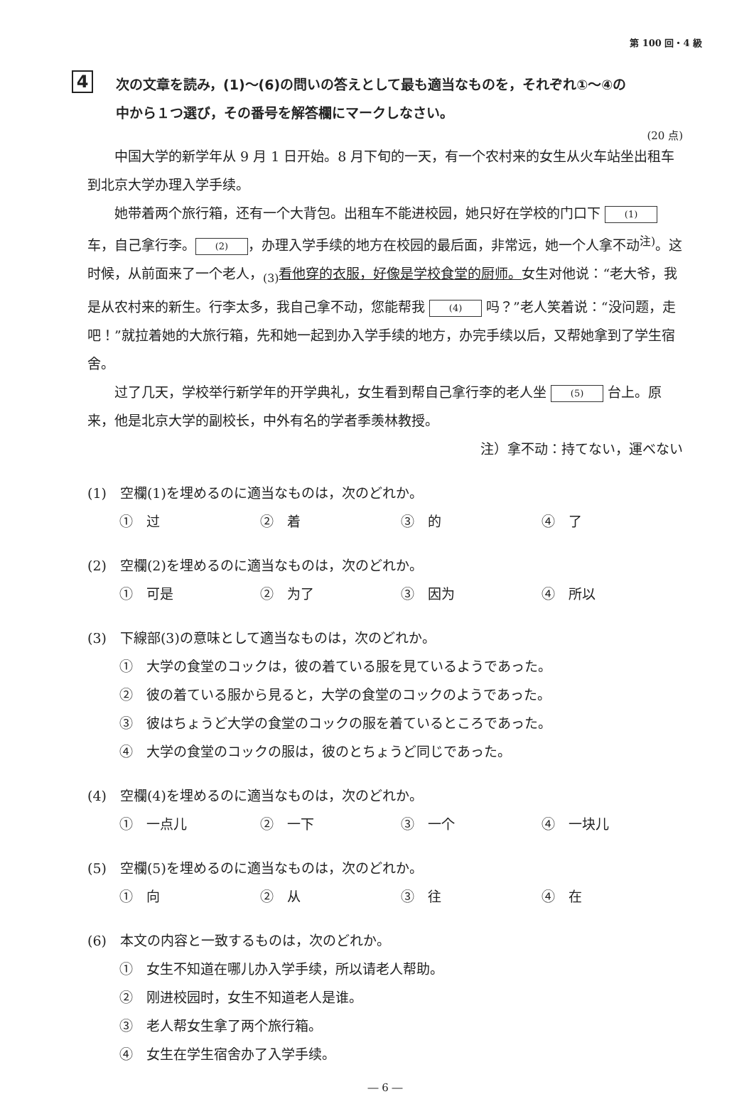第 100 回・4 級
4
次の文章を読み，(1)～(6)の問いの答えとして最も適当なものを，それぞれ①～④の
中から１つ選び，その番号を解答欄にマークしなさい。
(20 点)
中国大学的新学年从 9 月 1 日开始。8 月下旬的一天，有一个农村来的女生从火车站坐出租车到北京大学办理入学手续。
她带着两个旅行箱，还有一个大背包。出租车不能进校园，她只好在学校的门口下 (1) 车，自己拿行李。 (2) ，办理入学手续的地方在校园的最后面，非常远，她一个人拿不动<sup>注)</sup>。这时候，从前面来了一个老人，<sub>(3)</sub>看他穿的衣服，好像是学校食堂的厨师。女生对他说：“老大爷，我是从农村来的新生。行李太多，我自己拿不动，您能帮我 (4) 吗？”老人笑着说：“没问题，走吧！”就拉着她的大旅行箱，先和她一起到办入学手续的地方，办完手续以后，又帮她拿到了学生宿舍。
过了几天，学校举行新学年的开学典礼，女生看到帮自己拿行李的老人坐 (5) 台上。原来，他是北京大学的副校长，中外有名的学者季羡林教授。
注）拿不动：持てない，運べない
(1)　空欄(1)を埋めるのに適当なものは，次のどれか。
①　过 ②　着 ③　的 ④　了
(2)　空欄(2)を埋めるのに適当なものは，次のどれか。
①　可是 ②　为了 ③　因为 ④　所以
(3)　下線部(3)の意味として適当なものは，次のどれか。
①　大学の食堂のコックは，彼の着ている服を見ているようであった。
②　彼の着ている服から見ると，大学の食堂のコックのようであった。
③　彼はちょうど大学の食堂のコックの服を着ているところであった。
④　大学の食堂のコックの服は，彼のとちょうど同じであった。
(4)　空欄(4)を埋めるのに適当なものは，次のどれか。
①　一点儿 ②　一下 ③　一个 ④　一块儿
(5)　空欄(5)を埋めるのに適当なものは，次のどれか。
①　向 ②　从 ③　往 ④　在
(6)　本文の内容と一致するものは，次のどれか。
①　女生不知道在哪儿办入学手续，所以请老人帮助。
②　刚进校园时，女生不知道老人是谁。
③　老人帮女生拿了两个旅行箱。
④　女生在学生宿舍办了入学手续。
― 6 ―